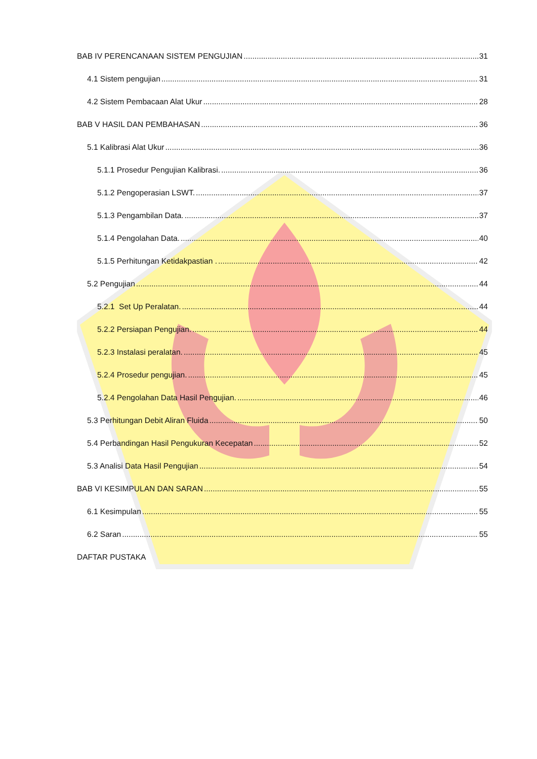BAB IV PERENCANAAN SISTEM PENGUJIAN 31
4.1 Sistem pengujian 31
4.2 Sistem Pembacaan Alat Ukur 28
BAB V HASIL DAN PEMBAHASAN 36
5.1 Kalibrasi Alat Ukur 36
5.1.1 Prosedur Pengujian Kalibrasi. 36
5.1.2 Pengoperasian LSWT. 37
5.1.3 Pengambilan Data. 37
5.1.4 Pengolahan Data. 40
5.1.5 Perhitungan Ketidakpastian . 42
5.2 Pengujian 44
5.2.1 Set Up Peralatan. 44
5.2.2 Persiapan Pengujian. 44
5.2.3 Instalasi peralatan. 45
5.2.4 Prosedur pengujian. 45
5.2.4 Pengolahan Data Hasil Pengujian. 46
5.3 Perhitungan Debit Aliran Fluida 50
5.4 Perbandingan Hasil Pengukuran Kecepatan 52
5.3 Analisi Data Hasil Pengujian 54
BAB VI KESIMPULAN DAN SARAN 55
6.1 Kesimpulan 55
6.2 Saran 55
DAFTAR PUSTAKA